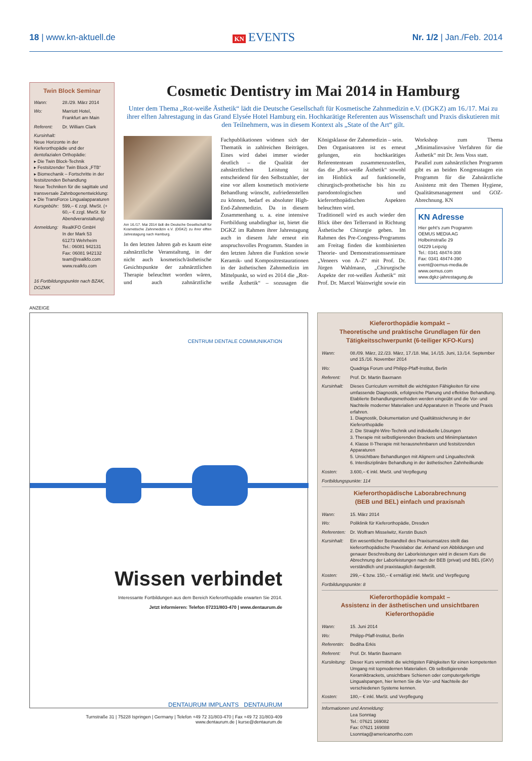18 | www.kn-aktuell.de KN EVENTS Nr. 1/2 | Jan./Feb. 2014
Twin Block Seminar
Wann: 28./29. März 2014
Wo: Marriott Hotel, Frankfurt am Main
Referent: Dr. William Clark
Kursinhalt:
Neue Horizonte in der Kieferorthopädie und der dentofazialen Orthopädie:
▸ Die Twin Block-Technik
▸ Festsitzender Twin Block „FTB“
▸ Biomechanik – Fortschritte in der festsitzenden Behandlung
Neue Techniken für die sagittale und transversale Zahnbogenentwicklung:
▸ Die TransForce Lingualapparaturen
Kursgebühr: 599,– € zzgl. MwSt. (+ 60,– € zzgl. MwSt. für Abendveranstaltung)
Anmeldung: RealKFO GmbH
In der Mark 53
61273 Wehrheim
Tel.: 06081 942131
Fax: 06081 942132
team@realkfo.com
www.realkfo.com
16 Fortbildungspunkte nach BZAK, DGZMK
Cosmetic Dentistry im Mai 2014 in Hamburg
Unter dem Thema „Rot-weiße Ästhetik“ lädt die Deutsche Gesellschaft für Kosmetische Zahnmedizin e.V. (DGKZ) am 16./17. Mai zu ihrer elften Jahrestagung in das Grand Elysée Hotel Hamburg ein. Hochkarätige Referenten aus Wissenschaft und Praxis diskutieren mit den Teilnehmern, was in diesem Kontext als „State of the Art“ gilt.
Am 16./17. Mai 2014 lädt die Deutsche Gesellschaft für Kosmetische Zahnmedizin e.V. (DGKZ) zu ihrer elften Jahrestagung nach Hamburg.
In den letzten Jahren gab es kaum eine zahnärztliche Veranstaltung, in der nicht auch kosmetisch/ästhetische Gesichtspunkte der zahnärztlichen Therapie beleuchtet worden wären, und auch zahnärztliche Fachpublikationen widmen sich der Thematik in zahlreichen Beiträgen. Eines wird dabei immer wieder deutlich – die Qualität der zahnärztlichen Leistung ist entscheidend für den Selbstzahler, der eine vor allem kosmetisch motivierte Behandlung wünscht, zufriedenstellen zu können, bedarf es absoluter High-End-Zahnmedizin. Da in diesem Zusammenhang u. a. eine intensive Fortbildung unabdingbar ist, bietet die DGKZ im Rahmen ihrer Jahrestagung auch in diesem Jahr erneut ein anspruchsvolles Programm. Standen in den letzten Jahren die Funktion sowie Keramik- und Kompositrestaurationen in der ästhetischen Zahnmedizin im Mittelpunkt, so wird es 2014 die „Rot-weiße Ästhetik“ – sozusagen die Königsklasse der Zahnmedizin – sein.
Den Organisatoren ist es erneut gelungen, ein hochkarätiges Referententeam zusammenzustellen, das die „Rot-weiße Ästhetik“ sowohl im Hinblick auf funktionelle, chirurgisch-prothetische bis hin zu parodontologischen und kieferorthopädischen Aspekten beleuchten wird.
Traditionell wird es auch wieder den Blick über den Tellerrand in Richtung Ästhetische Chirurgie geben. Im Rahmen des Pre-Congress-Programms am Freitag finden die kombinierten Theorie- und Demonstrationsseminare „Veneers von A–Z“ mit Prof. Dr. Jürgen Wahlmann, „Chirurgische Aspekte der rot-weißen Ästhetik“ mit Prof. Dr. Marcel Wainwright sowie ein Workshop zum Thema „Minimalinvasive Verfahren für die Ästhetik“ mit Dr. Jens Voss statt.
Parallel zum zahnärztlichen Programm gibt es an beiden Kongresstagen ein Programm für die Zahnärztliche Assistenz mit den Themen Hygiene, Qualitätsmanagement und GOZ-Abrechnung. KN
KN Adresse
Hier geht’s zum Programm
OEMUS MEDIA AG
Holbeinstraße 29
04229 Leipzig
Tel.: 0341 48474-308
Fax: 0341 48474-390
event@oemus-media.de
www.oemus.com
www.dgkz-jahrestagung.de
ANZEIGE
CENTRUM DENTALE COMMUNIKATION
Wissen verbindet
Interessante Fortbildungen aus dem Bereich Kieferorthopädie erwarten Sie 2014.
Jetzt informieren: Telefon 07231/803-470 | www.dentaurum.de
DENTAURUM IMPLANTS DENTAURUM
Turnstraße 31 | 75228 Ispringen | Germany | Telefon +49 72 31/803-470 | Fax +49 72 31/803-409
www.dentaurum.de | kurse@dentaurum.de
Kieferorthopädie kompakt –
Theoretische und praktische Grundlagen für den Tätigkeitsschwerpunkt (6-teiliger KFO-Kurs)
Wann: 08./09. März, 22./23. März, 17./18. Mai, 14./15. Juni, 13./14. September und 15./16. November 2014
Wo: Quadriga Forum und Philipp-Pfaff-Institut, Berlin
Referent: Prof. Dr. Martin Baxmann
Kursinhalt: Dieses Curriculum vermittelt die wichtigsten Fähigkeiten für eine umfassende Diagnostik, erfolgreiche Planung und effektive Behandlung. Etablierte Behandlungsmethoden werden eingeübt und die Vor- und Nachteile moderner Materialien und Apparaturen in Theorie und Praxis erfahren.
1. Diagnostik, Dokumentation und Qualitätssicherung in der Kieferorthopädie
2. Die Straight-Wire-Technik und individuelle Lösungen
3. Therapie mit selbstligierenden Brackets und Miniimplantaten
4. Klasse II-Therapie mit herausnehmbaren und festsitzenden Apparaturen
5. Unsichtbare Behandlungen mit Alignern und Lingualtechnik
6. Interdisziplinäre Behandlung in der ästhetischen Zahnheilkunde
Kosten: 3.600,– € inkl. MwSt. und Verpflegung
Fortbildungspunkte: 114
Kieferorthopädische Laborabrechnung
(BEB und BEL) einfach und praxisnah
Wann: 15. März 2014
Wo: Poliklinik für Kieferorthopädie, Dresden
Referenten: Dr. Wolfram Misselwitz, Kerstin Busch
Kursinhalt: Ein wesentlicher Bestandteil des Praxisumsatzes stellt das kieferorthopädische Praxislabor dar. Anhand von Abbildungen und genauer Beschreibung der Laborleistungen wird in diesem Kurs die Abrechnung der Laborleistungen nach der BEB (privat) und BEL (GKV) verständlich und praxistauglich dargestellt.
Kosten: 299,– € bzw. 150,– € ermäßigt inkl. MwSt. und Verpflegung
Fortbildungspunkte: 8
Kieferorthopädie kompakt –
Assistenz in der ästhetischen und unsichtbaren Kieferorthopädie
Wann: 15. Juni 2014
Wo: Philipp-Pfaff-Institut, Berlin
Referentin: Bediha Erkis
Referent: Prof. Dr. Martin Baxmann
Kursleitung: Dieser Kurs vermittelt die wichtigsten Fähigkeiten für einen kompetenten Umgang mit topmodernen Materialien. Ob selbstligierende Keramikbrackets, unsichtbare Schienen oder computergefertigte Lingualspangen, hier lernen Sie die Vor- und Nachteile der verschiedenen Systeme kennen.
Kosten: 180,– € inkl. MwSt. und Verpflegung
Informationen und Anmeldung:
Lea Sonntag
Tel.: 07621 169082
Fax: 07621 169088
Lsonntag@americanortho.com